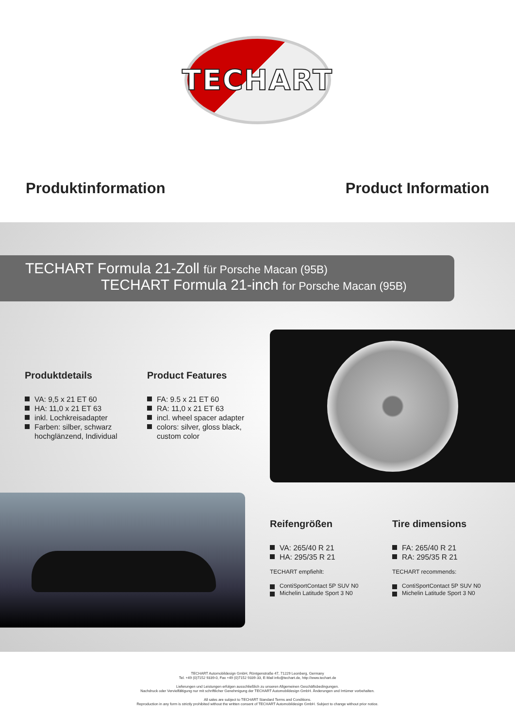TECHART
Produktinformation Product Information
TECHART Formula 21-Zoll für Porsche Macan (95B)
TECHART Formula 21-inch for Porsche Macan (95B)
Produktdetails
VA: 9,5 x 21 ET 60
HA: 11,0 x 21 ET 63
inkl. Lochkreisadapter
Farben: silber, schwarz
hochglänzend, Individual
Product Features
FA: 9.5 x 21 ET 60
RA: 11,0 x 21 ET 63
incl. wheel spacer adapter
colors: silver, gloss black,
custom color
Reifengrößen
VA: 265/40 R 21
HA: 295/35 R 21
TECHART empfiehlt:
ContiSportContact 5P SUV N0
Michelin Latitude Sport 3 N0
Tire dimensions
FA: 265/40 R 21
RA: 295/35 R 21
TECHART recommends:
ContiSportContact 5P SUV N0
Michelin Latitude Sport 3 N0
TECHART Automobildesign GmbH, Röntgenstraße 47, 71229 Leonberg, Germany
Tel. +49 (0)7152 9339-0, Fax +49 (0)7152 9339-33, E-Mail info@techart.de, http://www.techart.de
Lieferungen und Leistungen erfolgen ausschließlich zu unseren Allgemeinen Geschäftsbedingungen.
Nachdruck oder Vervielfältigung nur mit schriftlicher Genehmigung der TECHART Automobildesign GmbH. Änderungen und Irrtümer vorbehalten.
All sales are subject to TECHART Standard Terms and Conditions.
Reproduction in any form is strictly prohibited without the written consent of TECHART Automobildesign GmbH. Subject to change without prior notice.